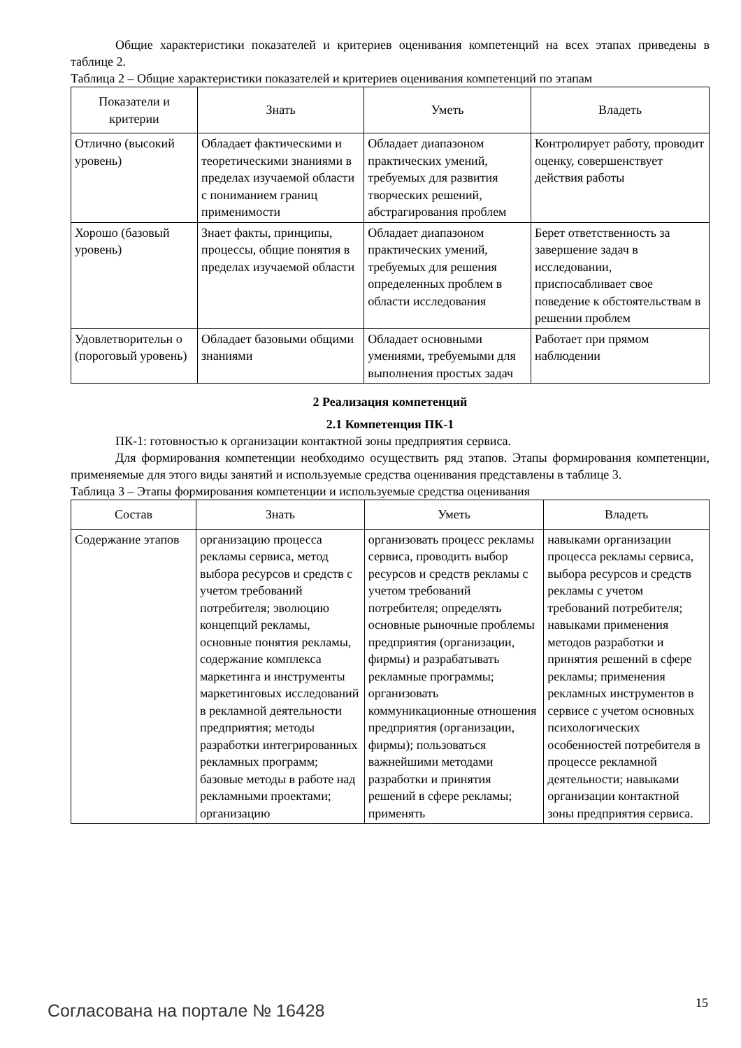Общие характеристики показателей и критериев оценивания компетенций на всех этапах приведены в таблице 2.
Таблица 2 – Общие характеристики показателей и критериев оценивания компетенций по этапам
| Показатели и критерии | Знать | Уметь | Владеть |
| --- | --- | --- | --- |
| Отлично (высокий уровень) | Обладает фактическими и теоретическими знаниями в пределах изучаемой области с пониманием границ применимости | Обладает диапазоном практических умений, требуемых для развития творческих решений, абстрагирования проблем | Контролирует работу, проводит оценку, совершенствует действия работы |
| Хорошо (базовый уровень) | Знает факты, принципы, процессы, общие понятия в пределах изучаемой области | Обладает диапазоном практических умений, требуемых для решения определенных проблем в области исследования | Берет ответственность за завершение задач в исследовании, приспосабливает свое поведение к обстоятельствам в решении проблем |
| Удовлетворительн о (пороговый уровень) | Обладает базовыми общими знаниями | Обладает основными умениями, требуемыми для выполнения простых задач | Работает при прямом наблюдении |
2 Реализация компетенций
2.1 Компетенция ПК-1
ПК-1: готовностью к организации контактной зоны предприятия сервиса.
Для формирования компетенции необходимо осуществить ряд этапов. Этапы формирования компетенции, применяемые для этого виды занятий и используемые средства оценивания представлены в таблице 3.
Таблица 3 – Этапы формирования компетенции и используемые средства оценивания
| Состав | Знать | Уметь | Владеть |
| --- | --- | --- | --- |
| Содержание этапов | организацию процесса рекламы сервиса, метод выбора ресурсов и средств с учетом требований потребителя; эволюцию концепций рекламы, основные понятия рекламы, содержание комплекса маркетинга и инструменты маркетинговых исследований в рекламной деятельности предприятия; методы разработки интегрированных рекламных программ; базовые методы в работе над рекламными проектами; организацию | организовать процесс рекламы сервиса, проводить выбор ресурсов и средств рекламы с учетом требований потребителя; определять основные рыночные проблемы предприятия (организации, фирмы) и разрабатывать рекламные программы; организовать коммуникационные отношения предприятия (организации, фирмы); пользоваться важнейшими методами разработки и принятия решений в сфере рекламы; применять | навыками организации процесса рекламы сервиса, выбора ресурсов и средств рекламы с учетом требований потребителя; навыками применения методов разработки и принятия решений в сфере рекламы; применения рекламных инструментов в сервисе с учетом основных психологических особенностей потребителя в процессе рекламной деятельности; навыками организации контактной зоны предприятия сервиса. |
Согласована на портале № 16428 15